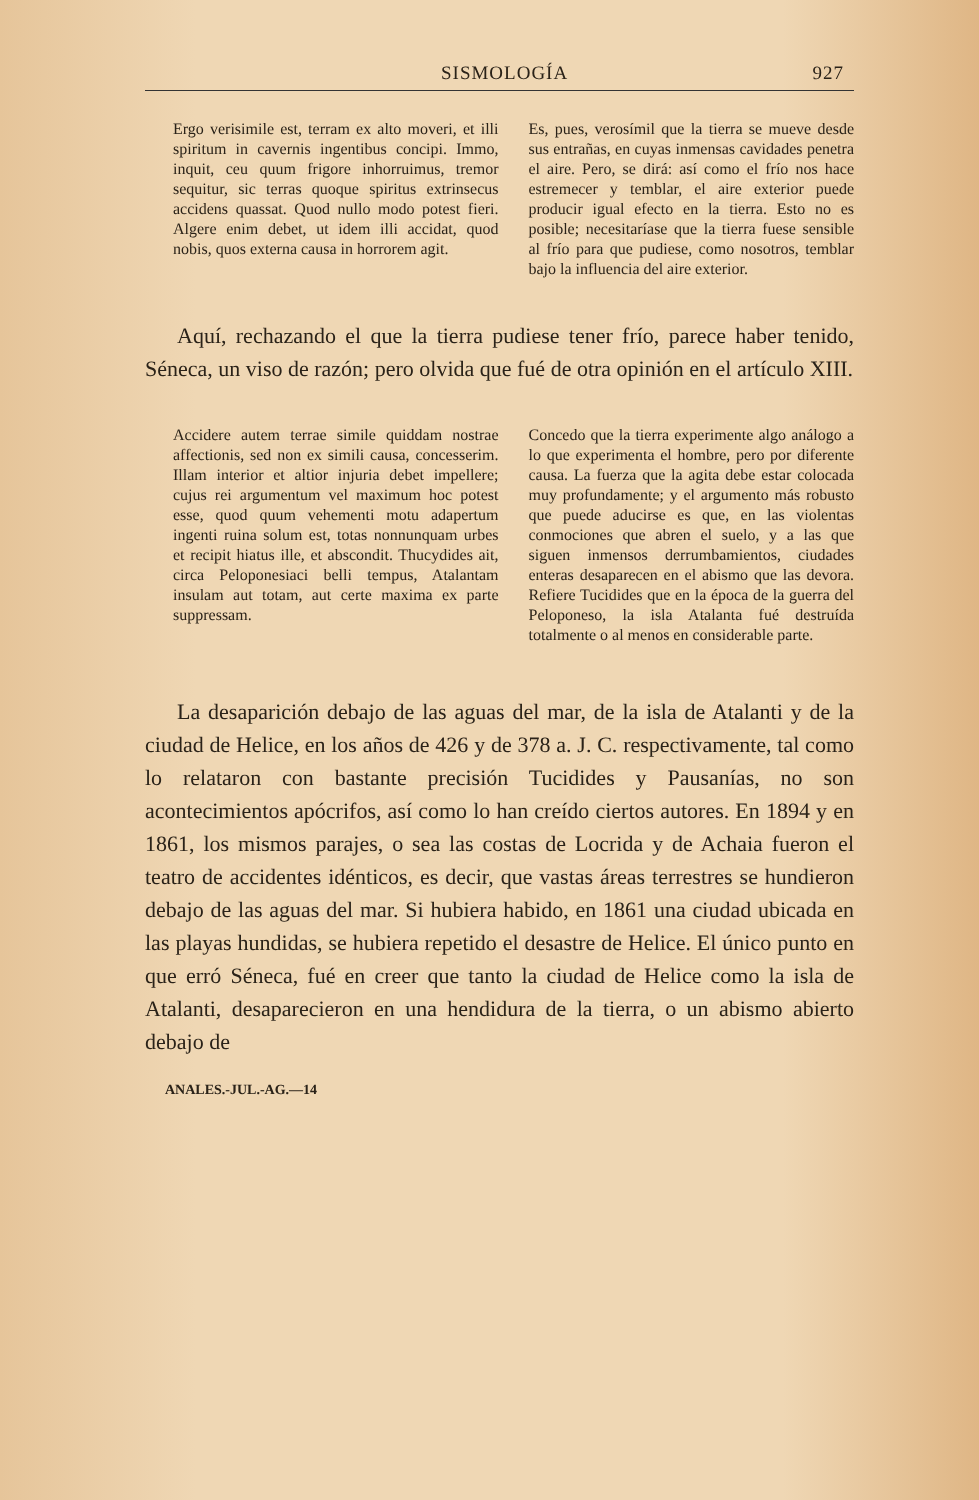SISMOLOGÍA 927
Ergo verisimile est, terram ex alto moveri, et illi spiritum in cavernis ingentibus concipi. Immo, inquit, ceu quum frigore inhorruimus, tremor sequitur, sic terras quoque spiritus extrinsecus accidens quassat. Quod nullo modo potest fieri. Algere enim debet, ut idem illi accidat, quod nobis, quos externa causa in horrorem agit.
Es, pues, verosímil que la tierra se mueve desde sus entrañas, en cuyas inmensas cavidades penetra el aire. Pero, se dirá: así como el frío nos hace estremecer y temblar, el aire exterior puede producir igual efecto en la tierra. Esto no es posible; necesitaríase que la tierra fuese sensible al frío para que pudiese, como nosotros, temblar bajo la influencia del aire exterior.
Aquí, rechazando el que la tierra pudiese tener frío, parece haber tenido, Séneca, un viso de razón; pero olvida que fué de otra opinión en el artículo XIII.
Accidere autem terrae simile quiddam nostrae affectionis, sed non ex simili causa, concesserim. Illam interior et altior injuria debet impellere; cujus rei argumentum vel maximum hoc potest esse, quod quum vehementi motu adapertum ingenti ruina solum est, totas nonnunquam urbes et recipit hiatus ille, et abscondit. Thucydides ait, circa Peloponesiaci belli tempus, Atalantam insulam aut totam, aut certe maxima ex parte suppressam.
Concedo que la tierra experimente algo análogo a lo que experimenta el hombre, pero por diferente causa. La fuerza que la agita debe estar colocada muy profundamente; y el argumento más robusto que puede aducirse es que, en las violentas conmociones que abren el suelo, y a las que siguen inmensos derrumbamientos, ciudades enteras desaparecen en el abismo que las devora. Refiere Tucidides que en la época de la guerra del Peloponeso, la isla Atalanta fué destruída totalmente o al menos en considerable parte.
La desaparición debajo de las aguas del mar, de la isla de Atalanti y de la ciudad de Helice, en los años de 426 y de 378 a. J. C. respectivamente, tal como lo relataron con bastante precisión Tucidides y Pausanías, no son acontecimientos apócrifos, así como lo han creído ciertos autores. En 1894 y en 1861, los mismos parajes, o sea las costas de Locrida y de Achaia fueron el teatro de accidentes idénticos, es decir, que vastas áreas terrestres se hundieron debajo de las aguas del mar. Si hubiera habido, en 1861 una ciudad ubicada en las playas hundidas, se hubiera repetido el desastre de Helice. El único punto en que erró Séneca, fué en creer que tanto la ciudad de Helice como la isla de Atalanti, desaparecieron en una hendidura de la tierra, o un abismo abierto debajo de
ANALES.-JUL.-AG.—14